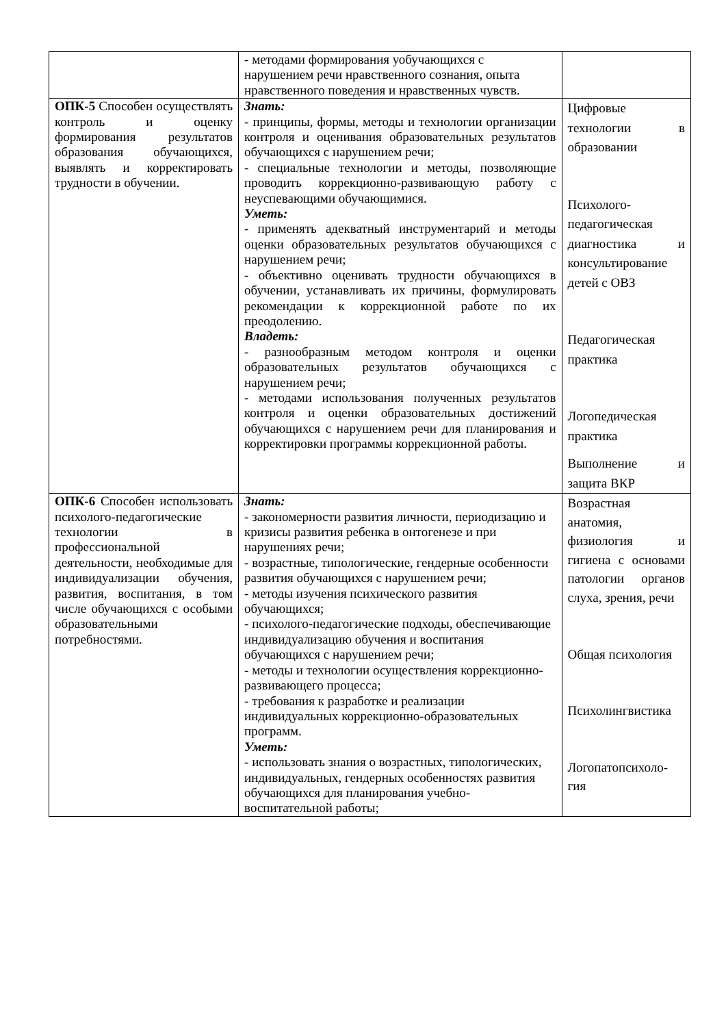| | - методами формирования уобучающихся с нарушением речи нравственного сознания, опыта нравственного поведения и нравственных чувств. | |
| ОПК-5 Способен осуществлять контроль и оценку формирования результатов образования обучающихся, выявлять и корректировать трудности в обучении. | Знать: - принципы, формы, методы и технологии организации контроля и оценивания образовательных результатов обучающихся с нарушением речи; - специальные технологии и методы, позволяющие проводить коррекционно-развивающую работу с неуспевающими обучающимися. Уметь: - применять адекватный инструментарий и методы оценки образовательных результатов обучающихся с нарушением речи; - объективно оценивать трудности обучающихся в обучении, устанавливать их причины, формулировать рекомендации к коррекционной работе по их преодолению. Владеть: - разнообразным методом контроля и оценки образовательных результатов обучающихся с нарушением речи; - методами использования полученных результатов контроля и оценки образовательных достижений обучающихся с нарушением речи для планирования и корректировки программы коррекционной работы. | Цифровые технологии в образовании Психолого-педагогическая диагностика и консультирование детей с ОВЗ Педагогическая практика Логопедическая практика Выполнение и защита ВКР |
| ОПК-6 Способен использовать психолого-педагогические технологии в профессиональной деятельности, необходимые для индивидуализации обучения, развития, воспитания, в том числе обучающихся с особыми образовательными потребностями. | Знать: - закономерности развития личности, периодизацию и кризисы развития ребенка в онтогенезе и при нарушениях речи; - возрастные, типологические, гендерные особенности развития обучающихся с нарушением речи; - методы изучения психического развития обучающихся; - психолого-педагогические подходы, обеспечивающие индивидуализацию обучения и воспитания обучающихся с нарушением речи; - методы и технологии осуществления коррекционно- развивающего процесса; - требования к разработке и реализации индивидуальных коррекционно-образовательных программ. Уметь: - использовать знания о возрастных, типологических, индивидуальных, гендерных особенностях развития обучающихся для планирования учебно-воспитательной работы; | Возрастная анатомия, физиология и гигиена с основами патологии органов слуха, зрения, речи Общая психология Психолингвистика Логопатопсихоло-гия |